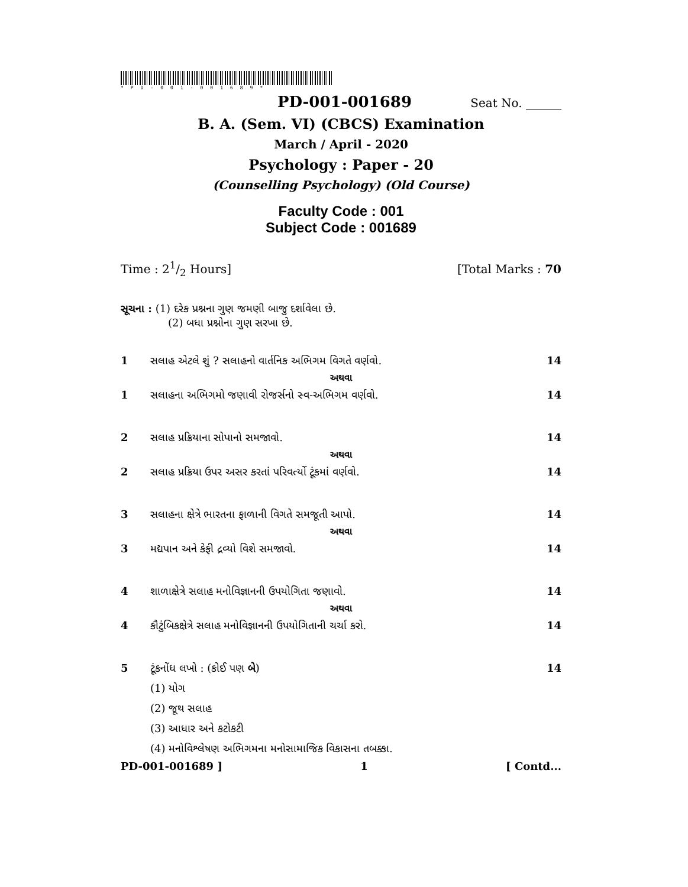*PD-001-001689*
PD-001-001689
Seat No. ______
B. A. (Sem. VI) (CBCS) Examination
March / April - 2020
Psychology : Paper - 20
(Counselling Psychology) (Old Course)
Faculty Code : 001
Subject Code : 001689
Time : 21/2 Hours] [Total Marks : 70
સૂચના : (1) દરેક પ્રશ્નના ગુણ જમણી બાજુ દર્શાવેલા છે.
(2) બધા પ્રશ્નોના ગુણ સરખા છે.
1 સલાહ એટલે શું ? સલાહનો વાર્તનિક અભિગમ વિગતે વર્ણવો. 14
અથવા
1 સલાહના અભિગમો જણાવી રોજર્સનો સ્વ-અભિગમ વર્ણવો. 14
2 સલાહ પ્રક્રિયાના સોપાનો સમજાવો. 14
અથવા
2 સલાહ પ્રક્રિયા ઉપર અસર કરતાં પરિવર્ત્યો ટૂંકમાં વર્ણવો. 14
3 સલાહના ક્ષેત્રે ભારતના ફાળાની વિગતે સમજૂતી આપો. 14
અથવા
3 મદ્યપાન અને કેફી દ્રવ્યો વિશે સમજાવો. 14
4 શાળાક્ષેત્રે સલાહ મનોવિજ્ઞાનની ઉપયોગિતા જણાવો. 14
અથવા
4 કૌટુંબિકક્ષેત્રે સલાહ મનોવિજ્ઞાનની ઉપયોગિતાની ચર્ચા કરો. 14
5 ટૂંકનોંધ લખો : (કોઈ પણ બે) 14
(1) યોગ
(2) જૂથ સલાહ
(3) આધાર અને કટોકટી
(4) મનોવિશ્લેષણ અભિગમના મનોસામાજિક વિકાસના તબક્કા.
PD-001-001689 ] 1 [ Contd...